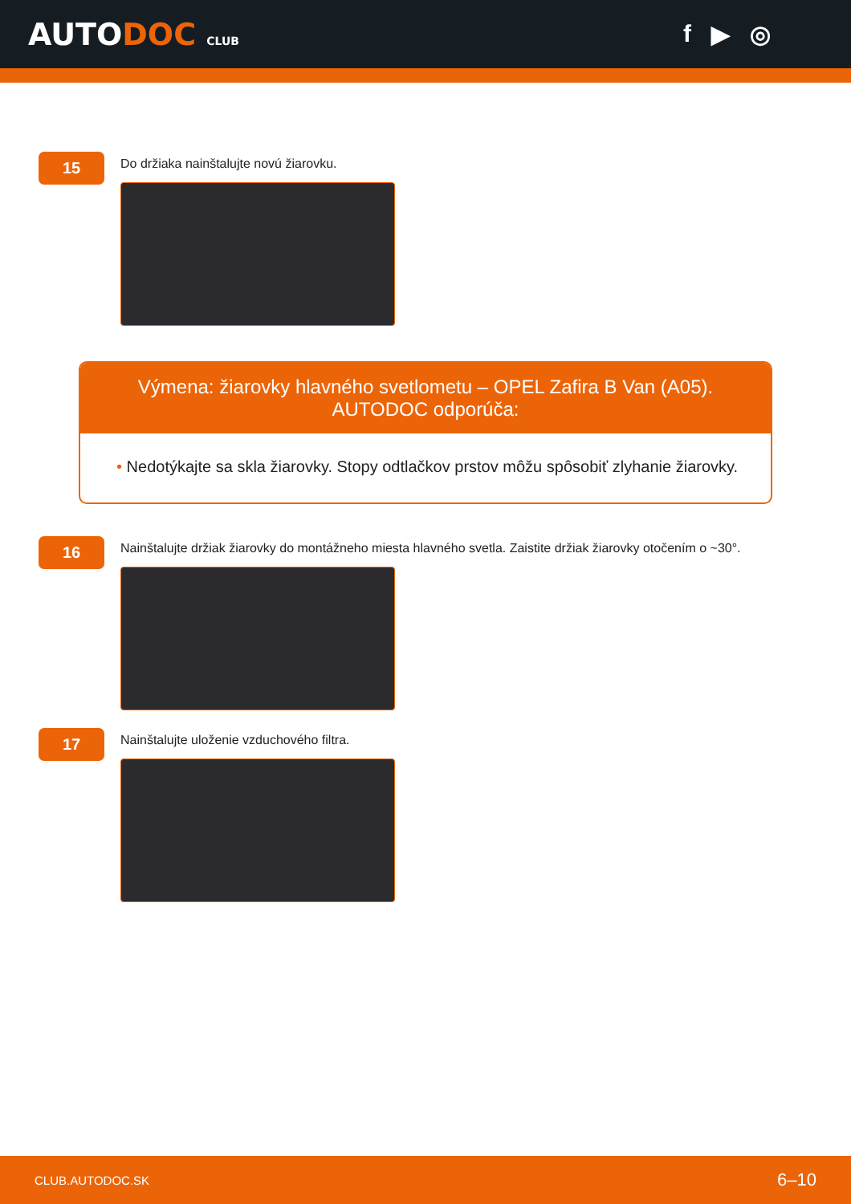AUTODOC CLUB
f ▶ ◎
15
Do držiaka nainštalujte novú žiarovku.
Výmena: žiarovky hlavného svetlometu – OPEL Zafira B Van (A05). AUTODOC odporúča:
• Nedotýkajte sa skla žiarovky. Stopy odtlačkov prstov môžu spôsobiť zlyhanie žiarovky.
16
Nainštalujte držiak žiarovky do montážneho miesta hlavného svetla. Zaistite držiak žiarovky otočením o ~30°.
17
Nainštalujte uloženie vzduchového filtra.
CLUB.AUTODOC.SK 6–10